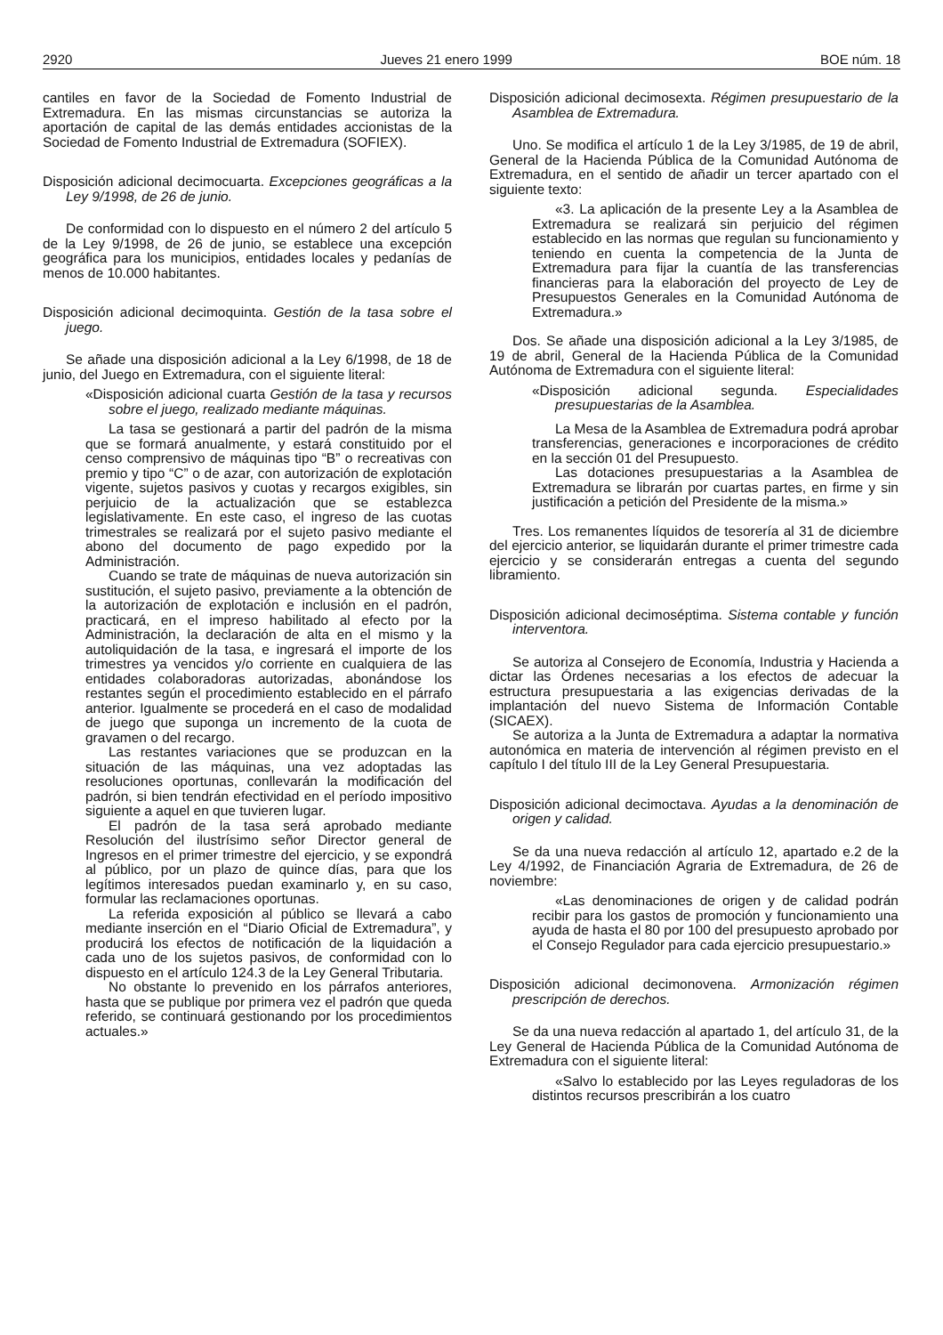2920 Jueves 21 enero 1999 BOE núm. 18
cantiles en favor de la Sociedad de Fomento Industrial de Extremadura. En las mismas circunstancias se autoriza la aportación de capital de las demás entidades accionistas de la Sociedad de Fomento Industrial de Extremadura (SOFIEX).
Disposición adicional decimocuarta. Excepciones geográficas a la Ley 9/1998, de 26 de junio.
De conformidad con lo dispuesto en el número 2 del artículo 5 de la Ley 9/1998, de 26 de junio, se establece una excepción geográfica para los municipios, entidades locales y pedanías de menos de 10.000 habitantes.
Disposición adicional decimoquinta. Gestión de la tasa sobre el juego.
Se añade una disposición adicional a la Ley 6/1998, de 18 de junio, del Juego en Extremadura, con el siguiente literal:
«Disposición adicional cuarta Gestión de la tasa y recursos sobre el juego, realizado mediante máquinas.
La tasa se gestionará a partir del padrón de la misma que se formará anualmente, y estará constituido por el censo comprensivo de máquinas tipo “B” o recreativas con premio y tipo “C” o de azar, con autorización de explotación vigente, sujetos pasivos y cuotas y recargos exigibles, sin perjuicio de la actualización que se establezca legislativamente. En este caso, el ingreso de las cuotas trimestrales se realizará por el sujeto pasivo mediante el abono del documento de pago expedido por la Administración.
Cuando se trate de máquinas de nueva autorización sin sustitución, el sujeto pasivo, previamente a la obtención de la autorización de explotación e inclusión en el padrón, practicará, en el impreso habilitado al efecto por la Administración, la declaración de alta en el mismo y la autoliquidación de la tasa, e ingresará el importe de los trimestres ya vencidos y/o corriente en cualquiera de las entidades colaboradoras autorizadas, abonándose los restantes según el procedimiento establecido en el párrafo anterior. Igualmente se procederá en el caso de modalidad de juego que suponga un incremento de la cuota de gravamen o del recargo.
Las restantes variaciones que se produzcan en la situación de las máquinas, una vez adoptadas las resoluciones oportunas, conllevarán la modificación del padrón, si bien tendrán efectividad en el período impositivo siguiente a aquel en que tuvieren lugar.
El padrón de la tasa será aprobado mediante Resolución del ilustrísimo señor Director general de Ingresos en el primer trimestre del ejercicio, y se expondrá al público, por un plazo de quince días, para que los legítimos interesados puedan examinarlo y, en su caso, formular las reclamaciones oportunas.
La referida exposición al público se llevará a cabo mediante inserción en el “Diario Oficial de Extremadura”, y producirá los efectos de notificación de la liquidación a cada uno de los sujetos pasivos, de conformidad con lo dispuesto en el artículo 124.3 de la Ley General Tributaria.
No obstante lo prevenido en los párrafos anteriores, hasta que se publique por primera vez el padrón que queda referido, se continuará gestionando por los procedimientos actuales.»
Disposición adicional decimosexta. Régimen presupuestario de la Asamblea de Extremadura.
Uno. Se modifica el artículo 1 de la Ley 3/1985, de 19 de abril, General de la Hacienda Pública de la Comunidad Autónoma de Extremadura, en el sentido de añadir un tercer apartado con el siguiente texto:
«3. La aplicación de la presente Ley a la Asamblea de Extremadura se realizará sin perjuicio del régimen establecido en las normas que regulan su funcionamiento y teniendo en cuenta la competencia de la Junta de Extremadura para fijar la cuantía de las transferencias financieras para la elaboración del proyecto de Ley de Presupuestos Generales en la Comunidad Autónoma de Extremadura.»
Dos. Se añade una disposición adicional a la Ley 3/1985, de 19 de abril, General de la Hacienda Pública de la Comunidad Autónoma de Extremadura con el siguiente literal:
«Disposición adicional segunda. Especialidades presupuestarias de la Asamblea.
La Mesa de la Asamblea de Extremadura podrá aprobar transferencias, generaciones e incorporaciones de crédito en la sección 01 del Presupuesto.
Las dotaciones presupuestarias a la Asamblea de Extremadura se librarán por cuartas partes, en firme y sin justificación a petición del Presidente de la misma.»
Tres. Los remanentes líquidos de tesorería al 31 de diciembre del ejercicio anterior, se liquidarán durante el primer trimestre cada ejercicio y se considerarán entregas a cuenta del segundo libramiento.
Disposición adicional decimoséptima. Sistema contable y función interventora.
Se autoriza al Consejero de Economía, Industria y Hacienda a dictar las Órdenes necesarias a los efectos de adecuar la estructura presupuestaria a las exigencias derivadas de la implantación del nuevo Sistema de Información Contable (SICAEX).
Se autoriza a la Junta de Extremadura a adaptar la normativa autonómica en materia de intervención al régimen previsto en el capítulo I del título III de la Ley General Presupuestaria.
Disposición adicional decimoctava. Ayudas a la denominación de origen y calidad.
Se da una nueva redacción al artículo 12, apartado e.2 de la Ley 4/1992, de Financiación Agraria de Extremadura, de 26 de noviembre:
«Las denominaciones de origen y de calidad podrán recibir para los gastos de promoción y funcionamiento una ayuda de hasta el 80 por 100 del presupuesto aprobado por el Consejo Regulador para cada ejercicio presupuestario.»
Disposición adicional decimonovena. Armonización régimen prescripción de derechos.
Se da una nueva redacción al apartado 1, del artículo 31, de la Ley General de Hacienda Pública de la Comunidad Autónoma de Extremadura con el siguiente literal:
«Salvo lo establecido por las Leyes reguladoras de los distintos recursos prescribirán a los cuatro